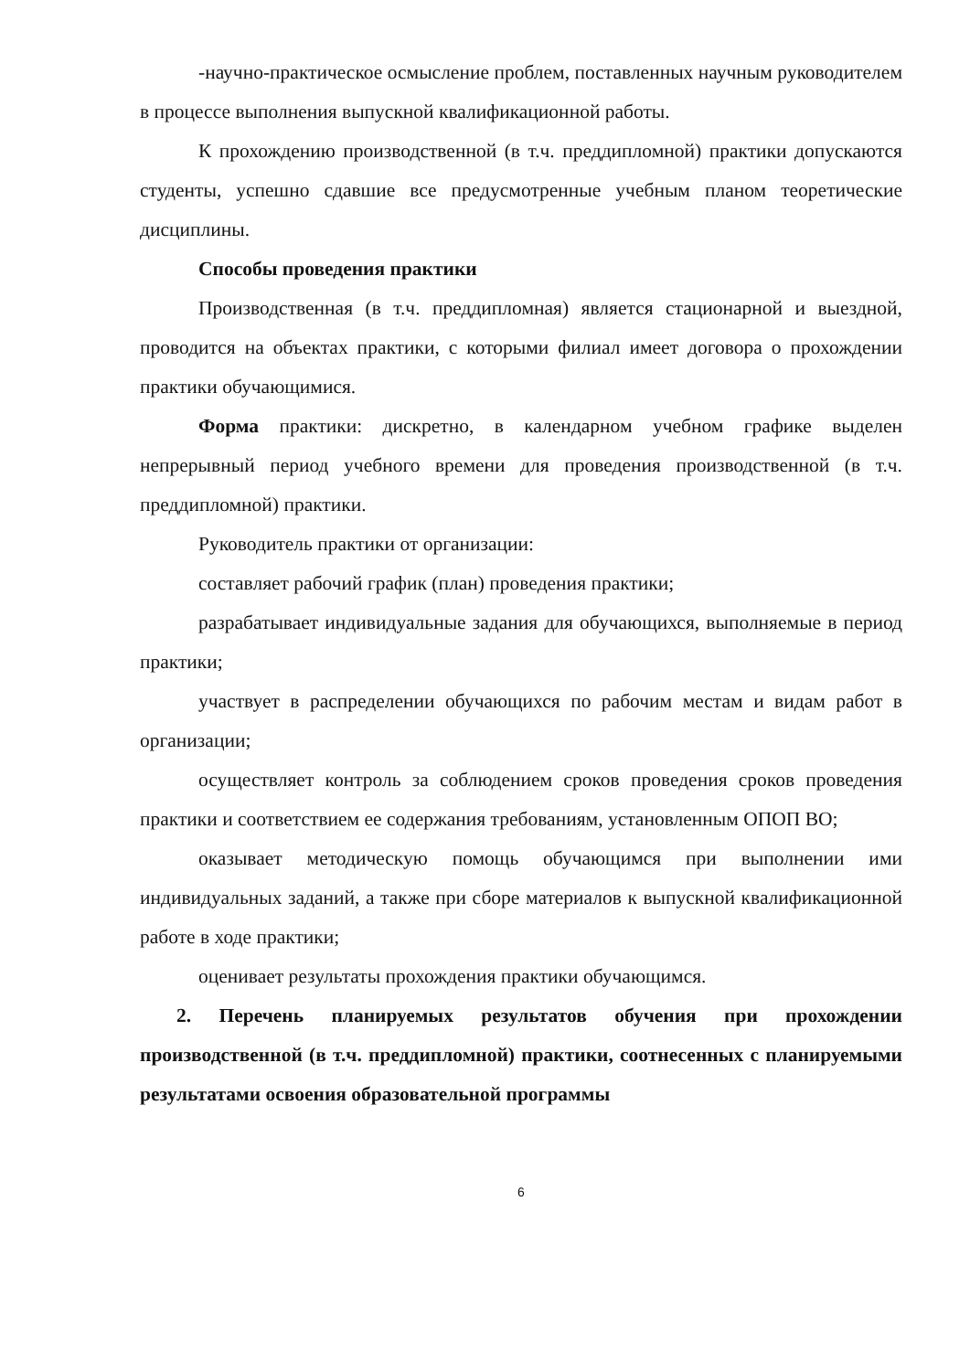-научно-практическое осмысление проблем, поставленных научным руководителем в процессе выполнения выпускной квалификационной работы.
К прохождению производственной (в т.ч. преддипломной) практики допускаются студенты, успешно сдавшие все предусмотренные учебным планом теоретические дисциплины.
Способы проведения практики
Производственная (в т.ч. преддипломная) является стационарной и выездной, проводится на объектах практики, с которыми филиал имеет договора о прохождении практики обучающимися.
Форма практики: дискретно, в календарном учебном графике выделен непрерывный период учебного времени для проведения производственной (в т.ч. преддипломной) практики.
Руководитель практики от организации:
составляет рабочий график (план) проведения практики;
разрабатывает индивидуальные задания для обучающихся, выполняемые в период практики;
участвует в распределении обучающихся по рабочим местам и видам работ в организации;
осуществляет контроль за соблюдением сроков проведения сроков проведения практики и соответствием ее содержания требованиям, установленным ОПОП ВО;
оказывает методическую помощь обучающимся при выполнении ими индивидуальных заданий, а также при сборе материалов к выпускной квалификационной работе в ходе практики;
оценивает результаты прохождения практики обучающимся.
2. Перечень планируемых результатов обучения при прохождении производственной (в т.ч. преддипломной) практики, соотнесенных с планируемыми результатами освоения образовательной программы
6